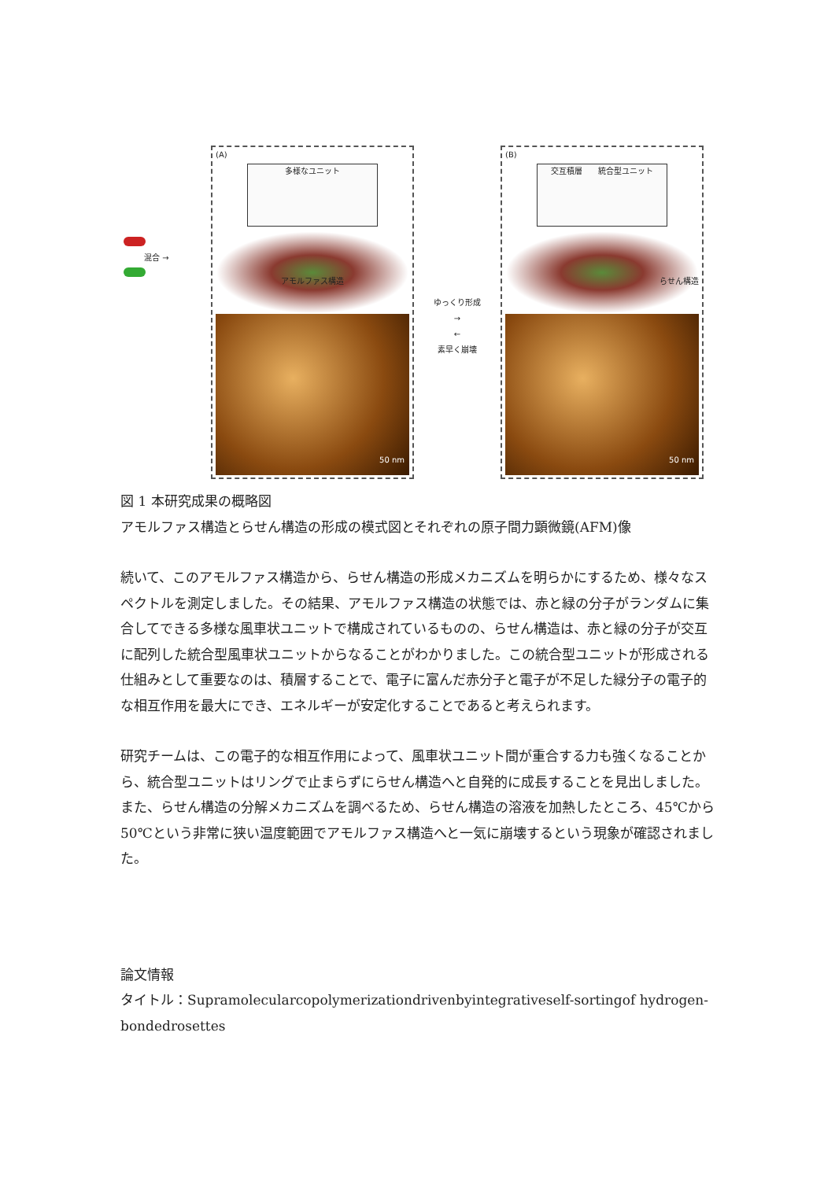混合 →
(A)
多様なユニット
アモルファス構造
50 nm
ゆっくり形成
→
←
素早く崩壊
(B)
交互積層　　統合型ユニット
らせん構造
50 nm
図 1 本研究成果の概略図
アモルファス構造とらせん構造の形成の模式図とそれぞれの原子間力顕微鏡(AFM)像
続いて、このアモルファス構造から、らせん構造の形成メカニズムを明らかにするため、様々なスペクトルを測定しました。その結果、アモルファス構造の状態では、赤と緑の分子がランダムに集合してできる多様な風車状ユニットで構成されているものの、らせん構造は、赤と緑の分子が交互に配列した統合型風車状ユニットからなることがわかりました。この統合型ユニットが形成される仕組みとして重要なのは、積層することで、電子に富んだ赤分子と電子が不足した緑分子の電子的な相互作用を最大にでき、エネルギーが安定化することであると考えられます。
研究チームは、この電子的な相互作用によって、風車状ユニット間が重合する力も強くなることから、統合型ユニットはリングで止まらずにらせん構造へと自発的に成長することを見出しました。また、らせん構造の分解メカニズムを調べるため、らせん構造の溶液を加熱したところ、45℃から 50℃という非常に狭い温度範囲でアモルファス構造へと一気に崩壊するという現象が確認されました。
論文情報
タイトル：Supramolecularcopolymerizationdrivenbyintegrativeself-sortingof hydrogen-bondedrosettes